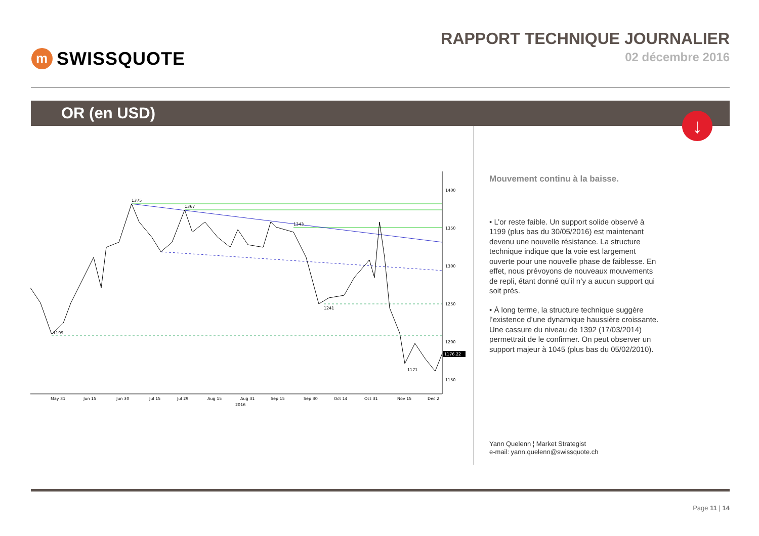m SWISSQUOTE RAPPORT TECHNIQUE JOURNALIER
02 décembre 2016
OR (en USD)
↓
1400
1350
1300
1250
1200
1150
1375
1367
1343
1199
1241
1171
1176.22
May 31
Jun 15
Jun 30
Jul 15
Jul 29
Aug 15
Aug 31
2016
Sep 15
Sep 30
Oct 14
Oct 31
Nov 15
Dec 2
Mouvement continu à la baisse.
• L’or reste faible. Un support solide observé à 1199 (plus bas du 30/05/2016) est maintenant devenu une nouvelle résistance. La structure technique indique que la voie est largement ouverte pour une nouvelle phase de faiblesse. En effet, nous prévoyons de nouveaux mouvements de repli, étant donné qu’il n’y a aucun support qui soit près.
• À long terme, la structure technique suggère l’existence d’une dynamique haussière croissante. Une cassure du niveau de 1392 (17/03/2014) permettrait de le confirmer. On peut observer un support majeur à 1045 (plus bas du 05/02/2010).
Yann Quelenn ¦ Market Strategist
e-mail: yann.quelenn@swissquote.ch
Page 11 | 14